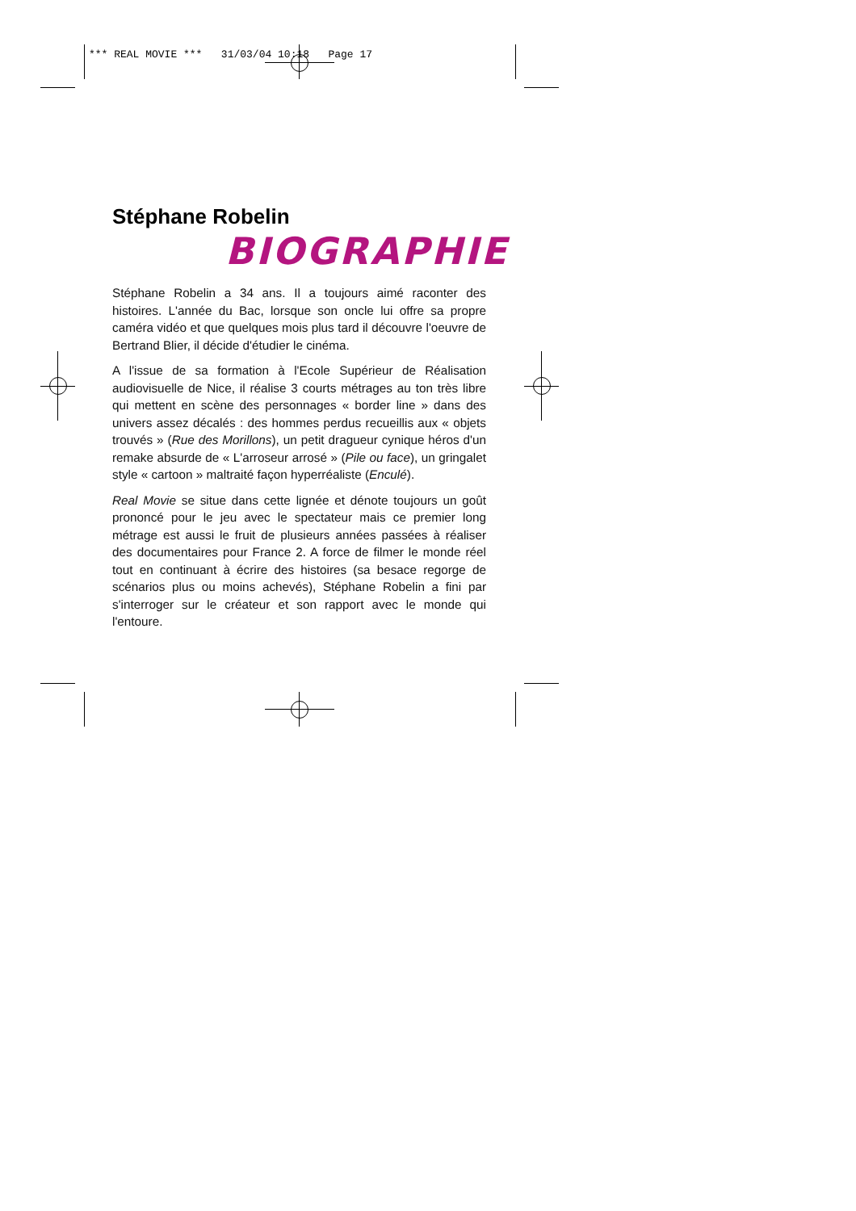*** REAL MOVIE *** 31/03/04 10:18 Page 17
Stéphane Robelin
BIOGRAPHIE
Stéphane Robelin a 34 ans. Il a toujours aimé raconter des histoires. L'année du Bac, lorsque son oncle lui offre sa propre caméra vidéo et que quelques mois plus tard il découvre l'oeuvre de Bertrand Blier, il décide d'étudier le cinéma.
A l'issue de sa formation à l'Ecole Supérieur de Réalisation audiovisuelle de Nice, il réalise 3 courts métrages au ton très libre qui mettent en scène des personnages « border line » dans des univers assez décalés : des hommes perdus recueillis aux « objets trouvés » (Rue des Morillons), un petit dragueur cynique héros d'un remake absurde de « L'arroseur arrosé » (Pile ou face), un gringalet style « cartoon » maltraité façon hyperréaliste (Enculé).
Real Movie se situe dans cette lignée et dénote toujours un goût prononcé pour le jeu avec le spectateur mais ce premier long métrage est aussi le fruit de plusieurs années passées à réaliser des documentaires pour France 2. A force de filmer le monde réel tout en continuant à écrire des histoires (sa besace regorge de scénarios plus ou moins achevés), Stéphane Robelin a fini par s'interroger sur le créateur et son rapport avec le monde qui l'entoure.